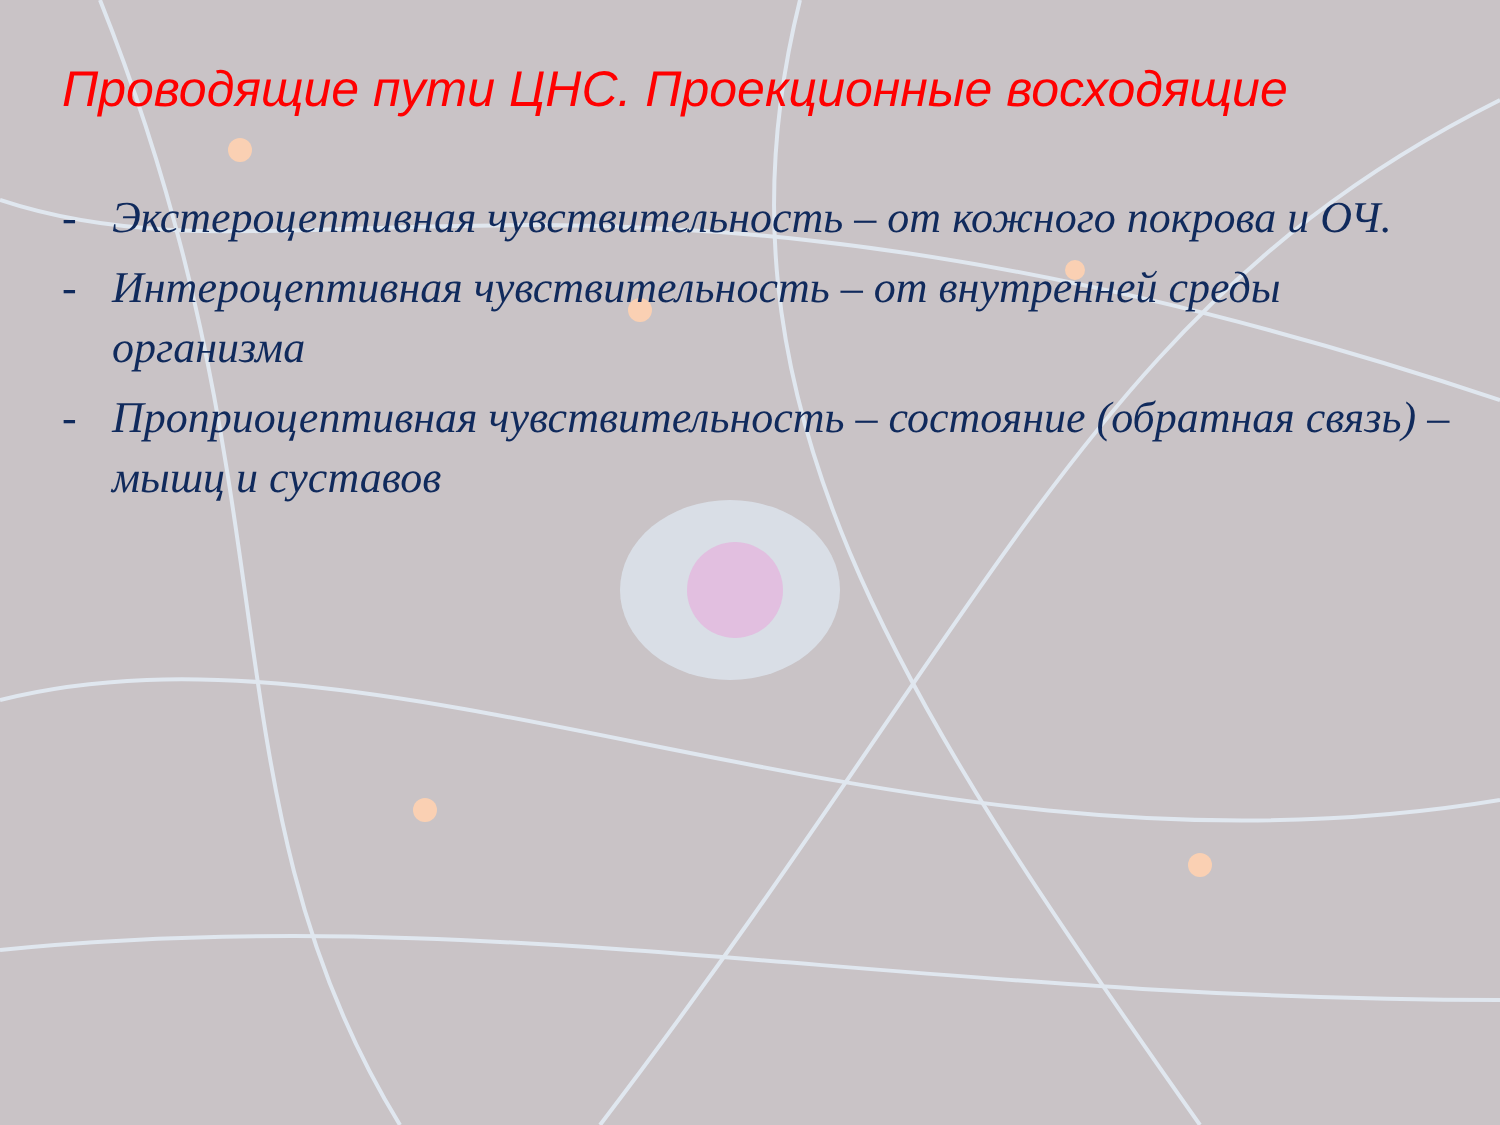Проводящие пути ЦНС. Проекционные восходящие
- Экстероцептивная чувствительность – от кожного покрова и ОЧ.
- Интероцептивная чувствительность – от внутренней среды организма
- Проприоцептивная чувствительность – состояние (обратная связь) – мышц и суставов